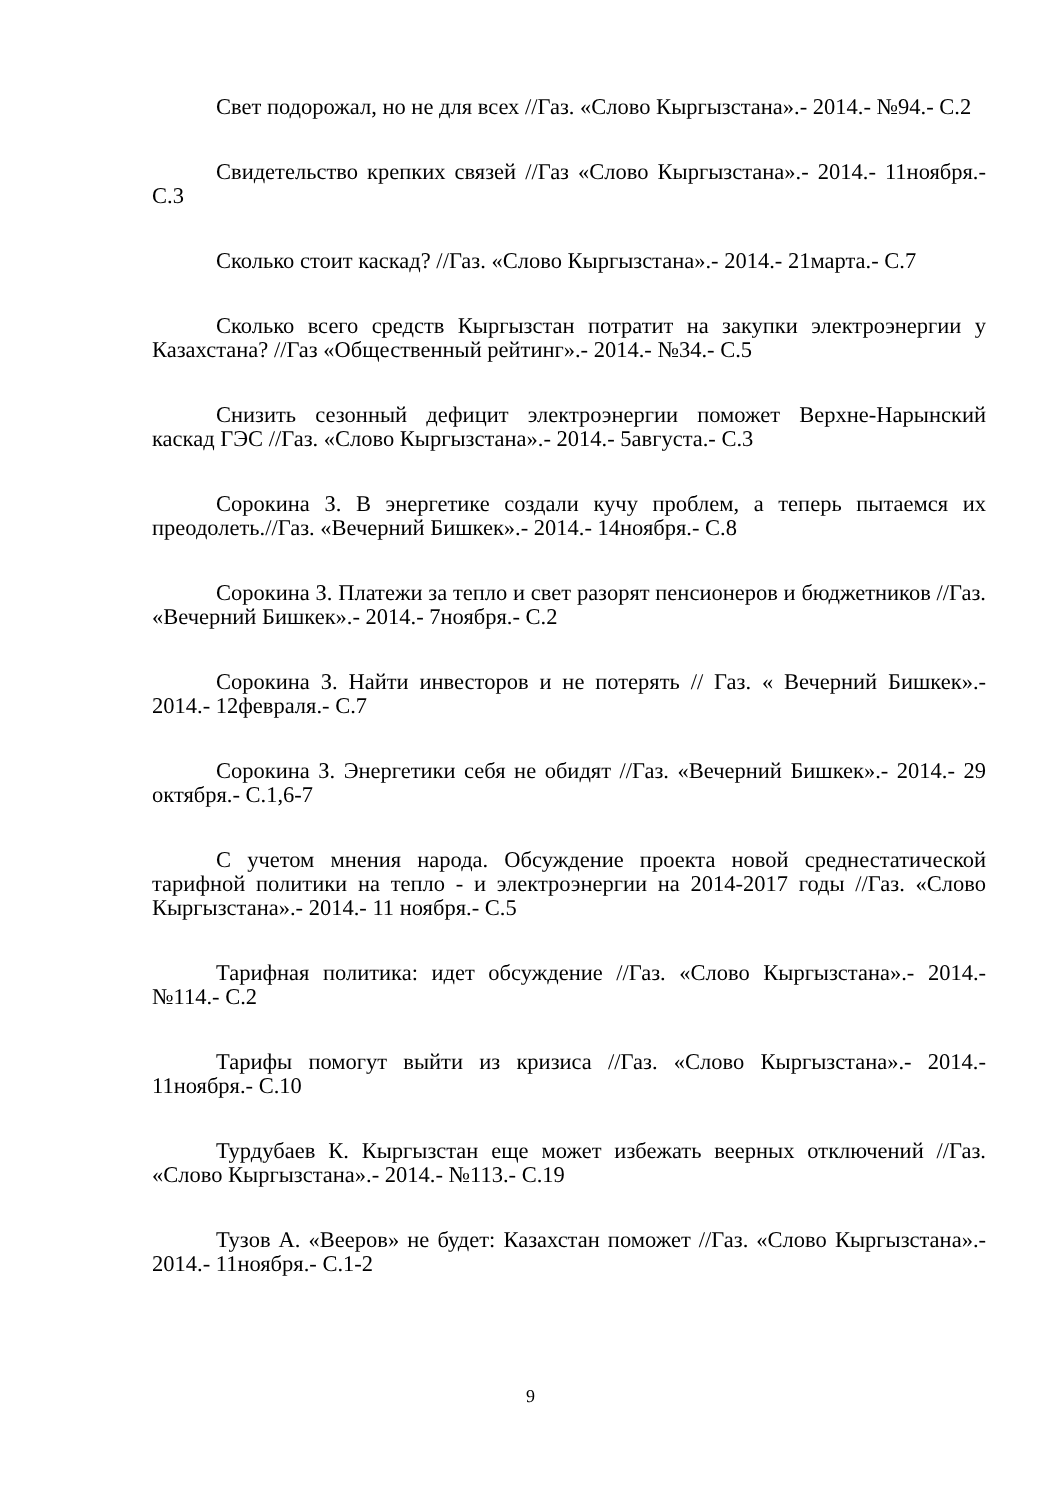Свет подорожал, но не для всех //Газ. «Слово Кыргызстана».- 2014.- №94.- С.2
Свидетельство крепких связей //Газ «Слово Кыргызстана».- 2014.- 11ноября.- С.3
Сколько стоит каскад? //Газ. «Слово Кыргызстана».- 2014.- 21марта.- С.7
Сколько всего средств Кыргызстан потратит на закупки электроэнергии у Казахстана? //Газ «Общественный рейтинг».- 2014.- №34.- С.5
Снизить сезонный дефицит электроэнергии поможет Верхне-Нарынский каскад ГЭС //Газ. «Слово Кыргызстана».- 2014.- 5августа.- С.3
Сорокина З. В энергетике создали кучу проблем, а теперь пытаемся их преодолеть.//Газ. «Вечерний Бишкек».- 2014.- 14ноября.- С.8
Сорокина З. Платежи за тепло и свет разорят пенсионеров и бюджетников //Газ. «Вечерний Бишкек».- 2014.- 7ноября.- С.2
Сорокина З. Найти инвесторов и не потерять // Газ. « Вечерний Бишкек».- 2014.- 12февраля.- С.7
Сорокина З. Энергетики себя не обидят //Газ. «Вечерний Бишкек».- 2014.- 29 октября.- С.1,6-7
С учетом мнения народа. Обсуждение проекта новой среднестатической тарифной политики на тепло - и электроэнергии на 2014-2017 годы //Газ. «Слово Кыргызстана».- 2014.- 11 ноября.- С.5
Тарифная политика: идет обсуждение //Газ. «Слово Кыргызстана».- 2014.- №114.- С.2
Тарифы помогут выйти из кризиса //Газ. «Слово Кыргызстана».- 2014.- 11ноября.- С.10
Турдубаев К. Кыргызстан еще может избежать веерных отключений //Газ. «Слово Кыргызстана».- 2014.- №113.- С.19
Тузов А. «Вееров» не будет: Казахстан поможет //Газ. «Слово Кыргызстана».- 2014.- 11ноября.- С.1-2
9